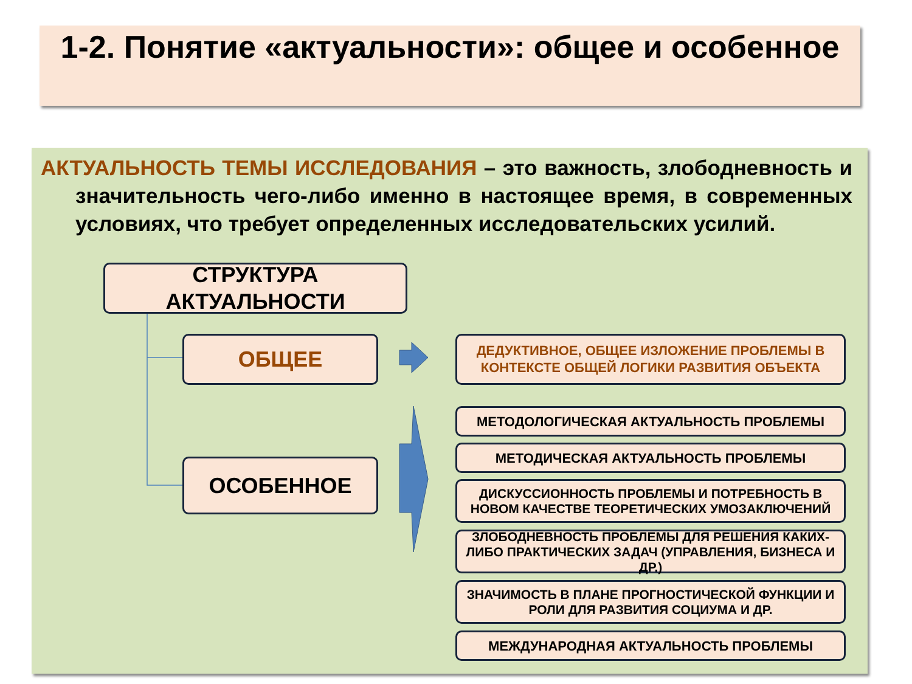1-2. Понятие «актуальности»: общее и особенное
АКТУАЛЬНОСТЬ ТЕМЫ ИССЛЕДОВАНИЯ – это важность, злободневность и значительность чего-либо именно в настоящее время, в современных условиях, что требует определенных исследовательских усилий.
СТРУКТУРА АКТУАЛЬНОСТИ
ОБЩЕЕ
ОСОБЕННОЕ
ДЕДУКТИВНОЕ, ОБЩЕЕ ИЗЛОЖЕНИЕ ПРОБЛЕМЫ В КОНТЕКСТЕ ОБЩЕЙ ЛОГИКИ РАЗВИТИЯ ОБЪЕКТА
МЕТОДОЛОГИЧЕСКАЯ АКТУАЛЬНОСТЬ ПРОБЛЕМЫ
МЕТОДИЧЕСКАЯ АКТУАЛЬНОСТЬ ПРОБЛЕМЫ
ДИСКУССИОННОСТЬ ПРОБЛЕМЫ И ПОТРЕБНОСТЬ В НОВОМ КАЧЕСТВЕ ТЕОРЕТИЧЕСКИХ УМОЗАКЛЮЧЕНИЙ
ЗЛОБОДНЕВНОСТЬ ПРОБЛЕМЫ ДЛЯ РЕШЕНИЯ КАКИХ-ЛИБО ПРАКТИЧЕСКИХ ЗАДАЧ (УПРАВЛЕНИЯ, БИЗНЕСА И ДР.)
ЗНАЧИМОСТЬ В ПЛАНЕ ПРОГНОСТИЧЕСКОЙ ФУНКЦИИ И РОЛИ ДЛЯ РАЗВИТИЯ СОЦИУМА И ДР.
МЕЖДУНАРОДНАЯ АКТУАЛЬНОСТЬ ПРОБЛЕМЫ